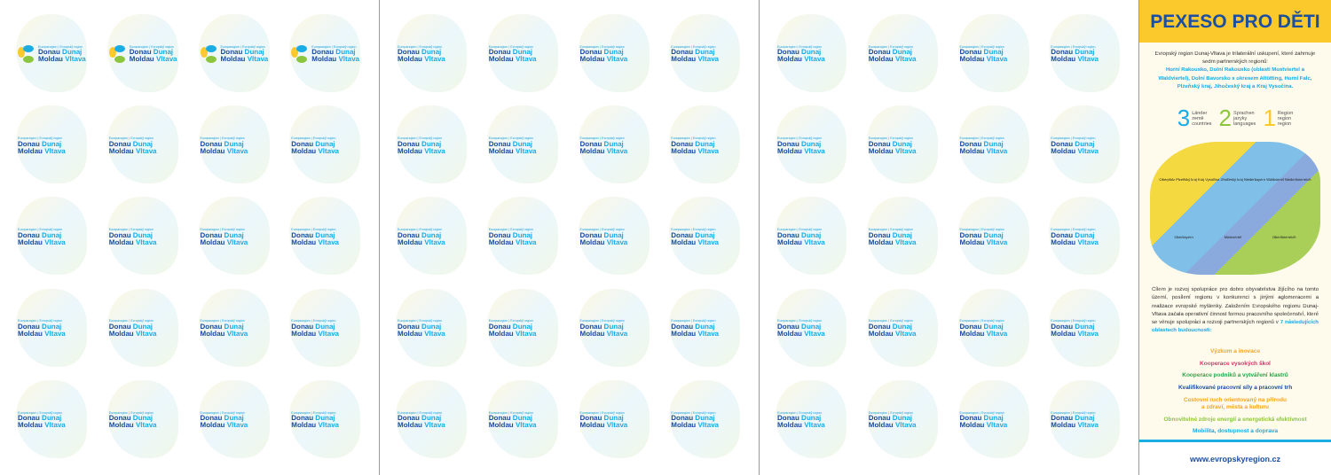Europaregion | Evropský region
Donau Dunaj
Moldau Vltava
Europaregion | Evropský region
Donau Dunaj
Moldau Vltava
Europaregion | Evropský region
Donau Dunaj
Moldau Vltava
Europaregion | Evropský region
Donau Dunaj
Moldau Vltava
Europaregion | Evropský region
Donau Dunaj
Moldau Vltava
Europaregion | Evropský region
Donau Dunaj
Moldau Vltava
Europaregion | Evropský region
Donau Dunaj
Moldau Vltava
Europaregion | Evropský region
Donau Dunaj
Moldau Vltava
Europaregion | Evropský region
Donau Dunaj
Moldau Vltava
Europaregion | Evropský region
Donau Dunaj
Moldau Vltava
Europaregion | Evropský region
Donau Dunaj
Moldau Vltava
Europaregion | Evropský region
Donau Dunaj
Moldau Vltava
Europaregion | Evropský region
Donau Dunaj
Moldau Vltava
Europaregion | Evropský region
Donau Dunaj
Moldau Vltava
Europaregion | Evropský region
Donau Dunaj
Moldau Vltava
Europaregion | Evropský region
Donau Dunaj
Moldau Vltava
Europaregion | Evropský region
Donau Dunaj
Moldau Vltava
Europaregion | Evropský region
Donau Dunaj
Moldau Vltava
Europaregion | Evropský region
Donau Dunaj
Moldau Vltava
Europaregion | Evropský region
Donau Dunaj
Moldau Vltava
Europaregion | Evropský region
Donau Dunaj
Moldau Vltava
Europaregion | Evropský region
Donau Dunaj
Moldau Vltava
Europaregion | Evropský region
Donau Dunaj
Moldau Vltava
Europaregion | Evropský region
Donau Dunaj
Moldau Vltava
Europaregion | Evropský region
Donau Dunaj
Moldau Vltava
Europaregion | Evropský region
Donau Dunaj
Moldau Vltava
Europaregion | Evropský region
Donau Dunaj
Moldau Vltava
Europaregion | Evropský region
Donau Dunaj
Moldau Vltava
Europaregion | Evropský region
Donau Dunaj
Moldau Vltava
Europaregion | Evropský region
Donau Dunaj
Moldau Vltava
Europaregion | Evropský region
Donau Dunaj
Moldau Vltava
Europaregion | Evropský region
Donau Dunaj
Moldau Vltava
Europaregion | Evropský region
Donau Dunaj
Moldau Vltava
Europaregion | Evropský region
Donau Dunaj
Moldau Vltava
Europaregion | Evropský region
Donau Dunaj
Moldau Vltava
Europaregion | Evropský region
Donau Dunaj
Moldau Vltava
Europaregion | Evropský region
Donau Dunaj
Moldau Vltava
Europaregion | Evropský region
Donau Dunaj
Moldau Vltava
Europaregion | Evropský region
Donau Dunaj
Moldau Vltava
Europaregion | Evropský region
Donau Dunaj
Moldau Vltava
Europaregion | Evropský region
Donau Dunaj
Moldau Vltava
Europaregion | Evropský region
Donau Dunaj
Moldau Vltava
Europaregion | Evropský region
Donau Dunaj
Moldau Vltava
Europaregion | Evropský region
Donau Dunaj
Moldau Vltava
Europaregion | Evropský region
Donau Dunaj
Moldau Vltava
Europaregion | Evropský region
Donau Dunaj
Moldau Vltava
Europaregion | Evropský region
Donau Dunaj
Moldau Vltava
Europaregion | Evropský region
Donau Dunaj
Moldau Vltava
Europaregion | Evropský region
Donau Dunaj
Moldau Vltava
Europaregion | Evropský region
Donau Dunaj
Moldau Vltava
Europaregion | Evropský region
Donau Dunaj
Moldau Vltava
Europaregion | Evropský region
Donau Dunaj
Moldau Vltava
Europaregion | Evropský region
Donau Dunaj
Moldau Vltava
Europaregion | Evropský region
Donau Dunaj
Moldau Vltava
Europaregion | Evropský region
Donau Dunaj
Moldau Vltava
Europaregion | Evropský region
Donau Dunaj
Moldau Vltava
Europaregion | Evropský region
Donau Dunaj
Moldau Vltava
Europaregion | Evropský region
Donau Dunaj
Moldau Vltava
Europaregion | Evropský region
Donau Dunaj
Moldau Vltava
Europaregion | Evropský region
Donau Dunaj
Moldau Vltava
PEXESO PRO DĚTI
Evropský region Dunaj-Vltava je trilaterální uskupení, které zahrnuje sedm partnerských regionů:
Horní Rakousko, Dolní Rakousko (oblasti Mostviertel a Waldviertel), Dolní Bavorsko s okresem Altötting, Horní Falc, Plzeňský kraj, Jihočeský kraj a Kraj Vysočina.
3 Länder
země
countries
2 Sprachen
jazyky
languages
1 Region
region
region
Oberpfalz Plzeňský kraj Kraj Vysočina Jihočeský kraj Niederbayern Waldviertel Niederösterreich Oberbayern Mostviertel Oberösterreich
Cílem je rozvoj spolupráce pro dobro obyvatelstva žijícího na tomto území, posílení regionu v konkurenci s jinými aglomeracemi a realizace evropské myšlenky. Založením Evropského regionu Dunaj-Vltava začala operativní činnost formou pracovního společenství, které se věnuje spolupráci a rozvoji partnerských regionů v 7 následujících oblastech budoucnosti:
Výzkum a inovace
Kooperace vysokých škol
Kooperace podniků a vytváření klastrů
Kvalifikované pracovní síly a pracovní trh
Cestovní ruch orientovaný na přírodu
a zdraví, města a kulturu
Obnovitelné zdroje energií a energetická efektivnost
Mobilita, dostupnost a doprava
www.evropskyregion.cz